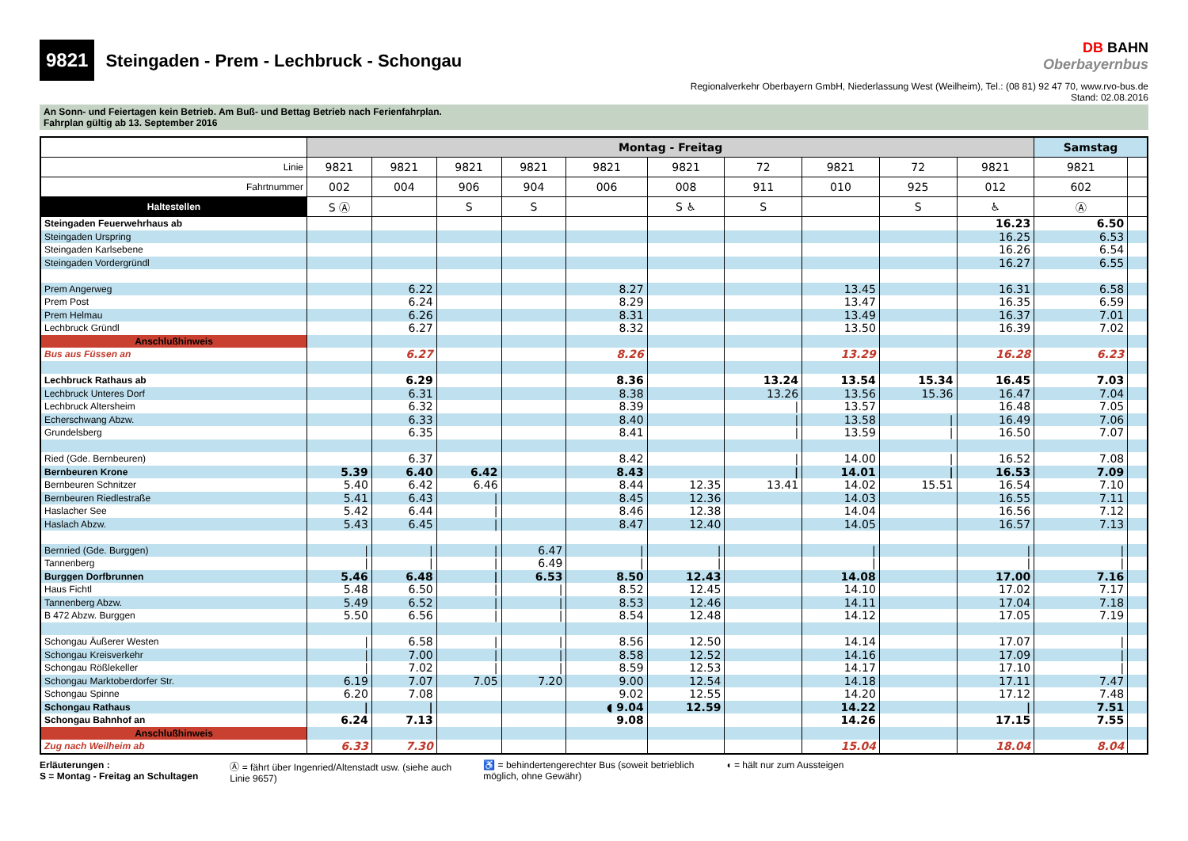9821 Steingaden - Prem - Lechbruck - Schongau
DB BAHN
Oberbayernbus
Regionalverkehr Oberbayern GmbH, Niederlassung West (Weilheim), Tel.: (08 81) 92 47 70, www.rvo-bus.de
Stand: 02.08.2016
An Sonn- und Feiertagen kein Betrieb. Am Buß- und Bettag Betrieb nach Ferienfahrplan.
Fahrplan gültig ab 13. September 2016
| | Montag - Freitag | | | | | | | | | | Samstag | |
| Linie | 9821 | 9821 | 9821 | 9821 | 9821 | 9821 | 72 | 9821 | 72 | 9821 | 9821 | |
| Fahrtnummer | 002 | 004 | 906 | 904 | 006 | 008 | 911 | 010 | 925 | 012 | 602 | |
| Haltestellen | S Ⓐ | | S | S | | S ♿ | S | | S | ♿ | Ⓐ | |
| Steingaden Feuerwehrhaus ab | | | | | | | | | | 16.23 | 6.50 | |
| Steingaden Urspring | | | | | | | | | | 16.25 | 6.53 | |
| Steingaden Karlsebene | | | | | | | | | | 16.26 | 6.54 | |
| Steingaden Vordergründl | | | | | | | | | | 16.27 | 6.55 | |
| Prem Angerweg | | 6.22 | | | 8.27 | | | 13.45 | | 16.31 | 6.58 | |
| Prem Post | | 6.24 | | | 8.29 | | | 13.47 | | 16.35 | 6.59 | |
| Prem Helmau | | 6.26 | | | 8.31 | | | 13.49 | | 16.37 | 7.01 | |
| Lechbruck Gründl | | 6.27 | | | 8.32 | | | 13.50 | | 16.39 | 7.02 | |
| Anschlußhinweis | | | | | | | | | | | | |
| Bus aus Füssen an | | 6.27 | | | 8.26 | | | 13.29 | | 16.28 | 6.23 | |
| Lechbruck Rathaus ab | | 6.29 | | | 8.36 | | 13.24 | 13.54 | 15.34 | 16.45 | 7.03 | |
| Lechbruck Unteres Dorf | | 6.31 | | | 8.38 | | 13.26 | 13.56 | 15.36 | 16.47 | 7.04 | |
| Lechbruck Altersheim | | 6.32 | | | 8.39 | | / | 13.57 | | 16.48 | 7.05 | |
| Echerschwang Abzw. | | 6.33 | | | 8.40 | | / | 13.58 | / | 16.49 | 7.06 | |
| Grundelsberg | | 6.35 | | | 8.41 | | / | 13.59 | / | 16.50 | 7.07 | |
| Ried (Gde. Bernbeuren) | | 6.37 | | | 8.42 | | / | 14.00 | / | 16.52 | 7.08 | |
| Bernbeuren Krone | 5.39 | 6.40 | 6.42 | | 8.43 | | / | 14.01 | / | 16.53 | 7.09 | |
| Bernbeuren Schnitzer | 5.40 | 6.42 | 6.46 | | 8.44 | 12.35 | 13.41 | 14.02 | 15.51 | 16.54 | 7.10 | |
| Bernbeuren Riedlestraße | 5.41 | 6.43 | / | | 8.45 | 12.36 | | 14.03 | | 16.55 | 7.11 | |
| Haslacher See | 5.42 | 6.44 | / | | 8.46 | 12.38 | | 14.04 | | 16.56 | 7.12 | |
| Haslach Abzw. | 5.43 | 6.45 | / | | 8.47 | 12.40 | | 14.05 | | 16.57 | 7.13 | |
| Bernried (Gde. Burggen) | / | / | / | 6.47 | / | / | | / | | / | / | |
| Tannenberg | / | / | / | 6.49 | / | / | | / | | / | / | |
| Burggen Dorfbrunnen | 5.46 | 6.48 | / | 6.53 | 8.50 | 12.43 | | 14.08 | | 17.00 | 7.16 | |
| Haus Fichtl | 5.48 | 6.50 | / | / | 8.52 | 12.45 | | 14.10 | | 17.02 | 7.17 | |
| Tannenberg Abzw. | 5.49 | 6.52 | / | / | 8.53 | 12.46 | | 14.11 | | 17.04 | 7.18 | |
| B 472 Abzw. Burggen | 5.50 | 6.56 | / | / | 8.54 | 12.48 | | 14.12 | | 17.05 | 7.19 | |
| Schongau Äußerer Westen | / | 6.58 | / | / | 8.56 | 12.50 | | 14.14 | | 17.07 | / | |
| Schongau Kreisverkehr | / | 7.00 | / | / | 8.58 | 12.52 | | 14.16 | | 17.09 | / | |
| Schongau Rößlekeller | / | 7.02 | / | / | 8.59 | 12.53 | | 14.17 | | 17.10 | / | |
| Schongau Marktoberdorfer Str. | 6.19 | 7.07 | 7.05 | 7.20 | 9.00 | 12.54 | | 14.18 | | 17.11 | 7.47 | |
| Schongau Spinne | 6.20 | 7.08 | | | 9.02 | 12.55 | | 14.20 | | 17.12 | 7.48 | |
| Schongau Rathaus | / | / | | | ◖ 9.04 | 12.59 | | 14.22 | | / | 7.51 | |
| Schongau Bahnhof an | 6.24 | 7.13 | | | 9.08 | | | 14.26 | | 17.15 | 7.55 | |
| Anschlußhinweis | | | | | | | | | | | | |
| Zug nach Weilheim ab | 6.33 | 7.30 | | | | | | 15.04 | | 18.04 | 8.04 | |
Erläuterungen :
S = Montag - Freitag an Schultagen
Ⓐ = fährt über Ingenried/Altenstadt usw. (siehe auch
Linie 9657)
♿ = behindertengerechter Bus (soweit betrieblich
möglich, ohne Gewähr)
◖ = hält nur zum Aussteigen